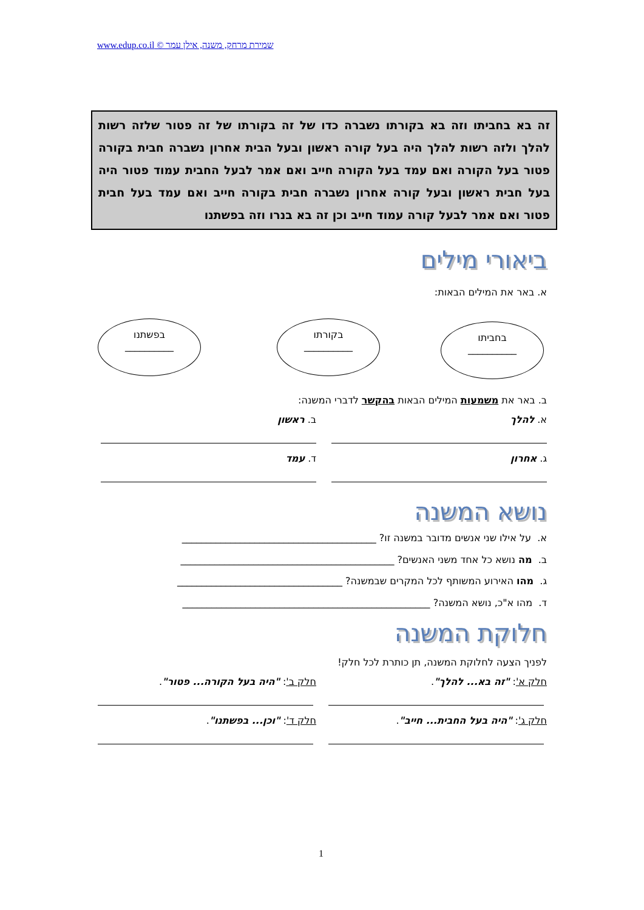שמירת מרחק, משנה, אילן עמר © www.edup.co.il
זה בא בחביתו וזה בא בקורתו נשברה כדו של זה בקורתו של זה פטור שלזה רשות להלך ולזה רשות להלך היה בעל קורה ראשון ובעל הבית אחרון נשברה חבית בקורה פטור בעל הקורה ואם עמד בעל הקורה חייב ואם אמר לבעל החבית עמוד פטור היה בעל חבית ראשון ובעל קורה אחרון נשברה חבית בקורה חייב ואם עמד בעל חבית פטור ואם אמר לבעל קורה עמוד חייב וכן זה בא בנרו וזה בפשתנו
ביאורי מילים
א. באר את המילים הבאות:
בחביתו
__________
בקורתו
__________
בפשתנו
__________
ב. באר את משמעות המילים הבאות בהקשר לדברי המשנה:
א. להלך ב. ראשון
ג. אחרון ד. עמד
נושא המשנה
א. על אילו שני אנשים מדובר במשנה זו? ________________________________________
ב. מה נושא כל אחד משני האנשים? ____________________________________________
ג. מהו האירוע המשותף לכל המקרים שבמשנה? __________________________________
ד. מהו א"כ, נושא המשנה? ___________________________________________________
חלוקת המשנה
לפניך הצעה לחלוקת המשנה, תן כותרת לכל חלק!
חלק א': "זה בא... להלך".
חלק ב': "היה בעל הקורה... פטור".
חלק ג': "היה בעל החבית... חייב".
חלק ד': "וכן... בפשתנו".
1